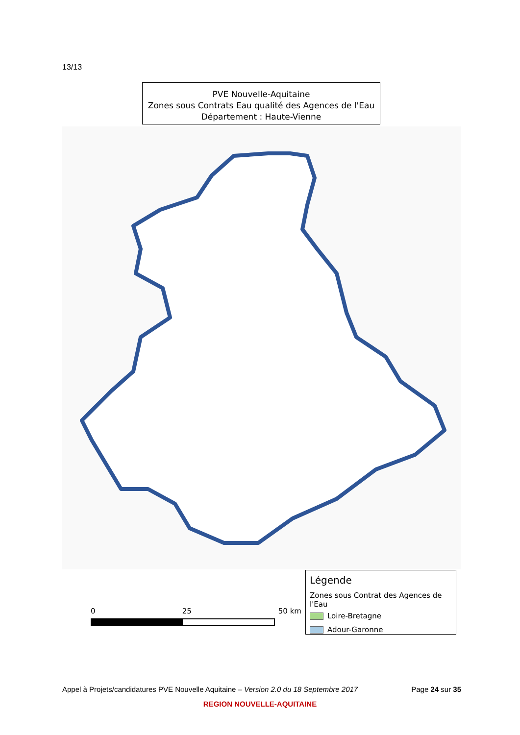13/13
PVE Nouvelle-Aquitaine
Zones sous Contrats Eau qualité des Agences de l'Eau
Département : Haute-Vienne
0 25 50 km
Légende
Zones sous Contrat des Agences de l'Eau
Loire-Bretagne
Adour-Garonne
Appel à Projets/candidatures PVE Nouvelle Aquitaine – Version 2.0 du 18 Septembre 2017 Page 24 sur 35
REGION NOUVELLE-AQUITAINE